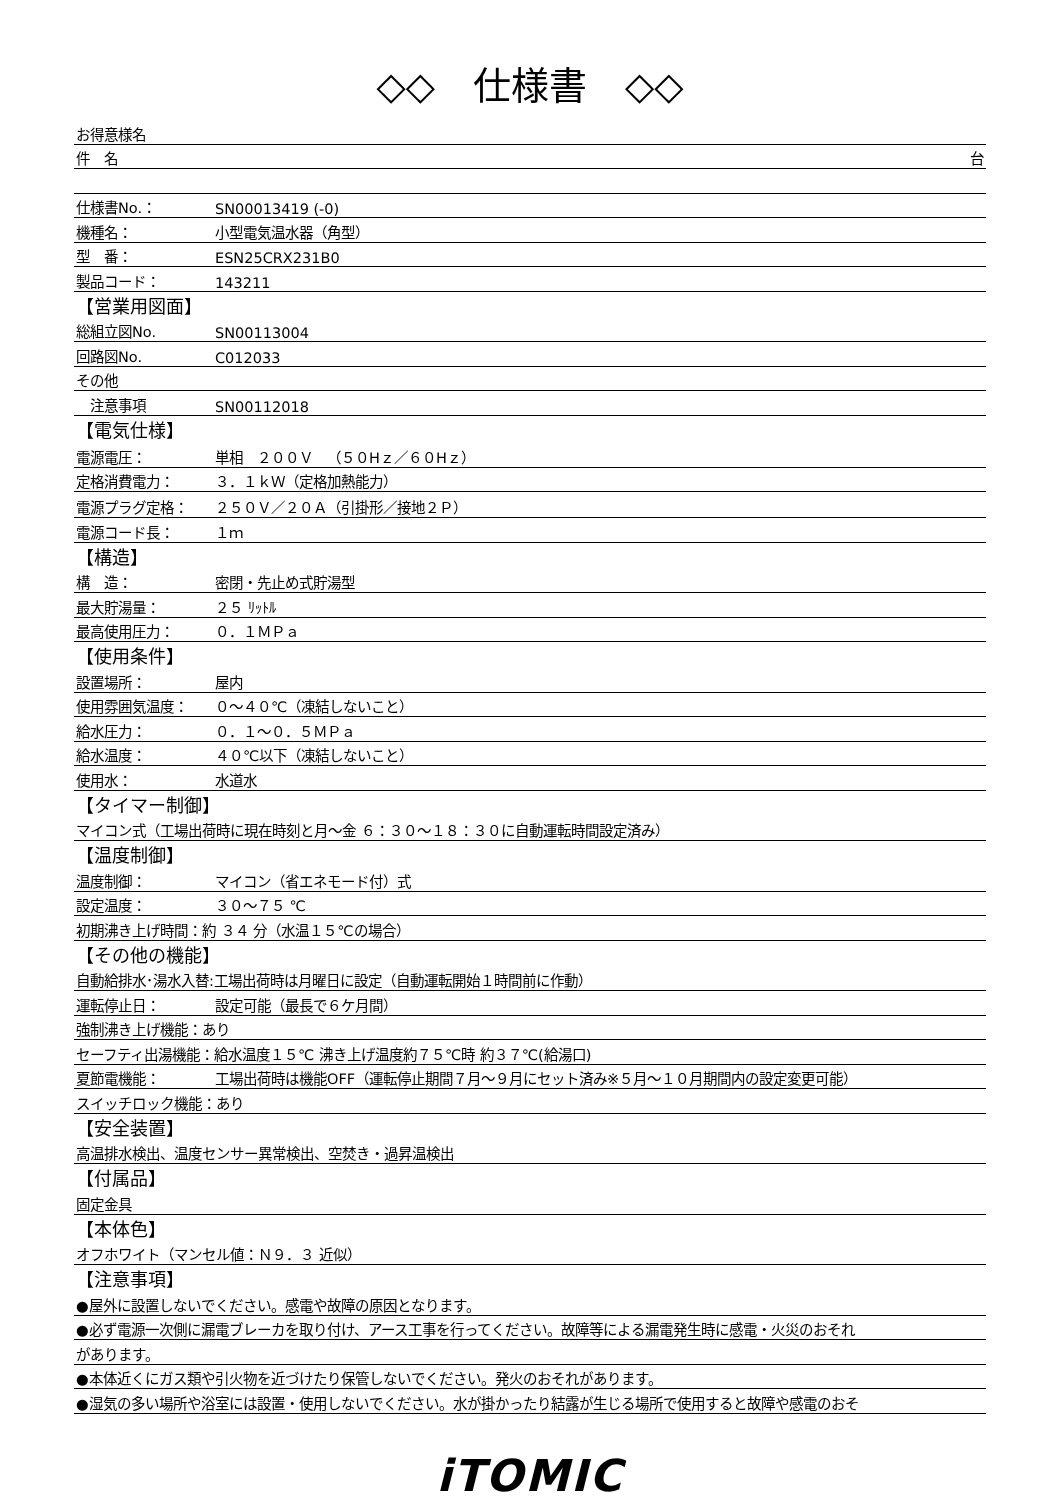◇◇　仕様書　◇◇
| お得意様名 | |
| 件 名 台 | |
| 仕様書No.： | SN00013419 (-0) |
| 機種名： | 小型電気温水器（角型） |
| 型 番： | ESN25CRX231B0 |
| 製品コード： | 143211 |
| 【営業用図面】 | |
| 総組立図No. | SN00113004 |
| 回路図No. | C012033 |
| その他 | |
| 注意事項 | SN00112018 |
| 【電気仕様】 | |
| 電源電圧： | 単相 ２００Ｖ （５０Hｚ／６０Hｚ） |
| 定格消費電力： | ３．１ｋＷ（定格加熱能力） |
| 電源プラグ定格： | ２５０Ｖ／２０Ａ（引掛形／接地２Ｐ） |
| 電源コード長： | １ｍ |
| 【構造】 | |
| 構 造： | 密閉・先止め式貯湯型 |
| 最大貯湯量： | ２５ ﾘｯﾄﾙ |
| 最高使用圧力： | ０．１ＭＰａ |
| 【使用条件】 | |
| 設置場所： | 屋内 |
| 使用雰囲気温度： | ０～４０℃（凍結しないこと） |
| 給水圧力： | ０．１～０．５ＭＰａ |
| 給水温度： | ４０℃以下（凍結しないこと） |
| 使用水： | 水道水 |
| 【タイマー制御】 | |
| マイコン式（工場出荷時に現在時刻と月～金 ６：３０～１８：３０に自動運転時間設定済み） | |
| 【温度制御】 | |
| 温度制御： | マイコン（省エネモード付）式 |
| 設定温度： | ３０～７５ ℃ |
| 初期沸き上げ時間：約 ３４ 分（水温１５℃の場合） | |
| 【その他の機能】 | |
| 自動給排水･湯水入替:工場出荷時は月曜日に設定（自動運転開始１時間前に作動） | |
| 運転停止日： | 設定可能（最長で６ケ月間） |
| 強制沸き上げ機能：あり | |
| セーフティ出湯機能：給水温度１５℃ 沸き上げ温度約７５℃時 約３７℃(給湯口) | |
| 夏節電機能： | 工場出荷時は機能OFF（運転停止期間７月～９月にセット済み※５月～１０月期間内の設定変更可能） |
| スイッチロック機能：あり | |
| 【安全装置】 | |
| 高温排水検出、温度センサー異常検出、空焚き・過昇温検出 | |
| 【付属品】 | |
| 固定金具 | |
| 【本体色】 | |
| オフホワイト（マンセル値：Ｎ９．３ 近似） | |
| 【注意事項】 | |
| ●屋外に設置しないでください。感電や故障の原因となります。 | |
| ●必ず電源一次側に漏電ブレーカを取り付け、アース工事を行ってください。故障等による漏電発生時に感電・火災のおそれ | |
| があります。 | |
| ●本体近くにガス類や引火物を近づけたり保管しないでください。発火のおそれがあります。 | |
| ●湿気の多い場所や浴室には設置・使用しないでください。水が掛かったり結露が生じる場所で使用すると故障や感電のおそ | |
iTOMIC